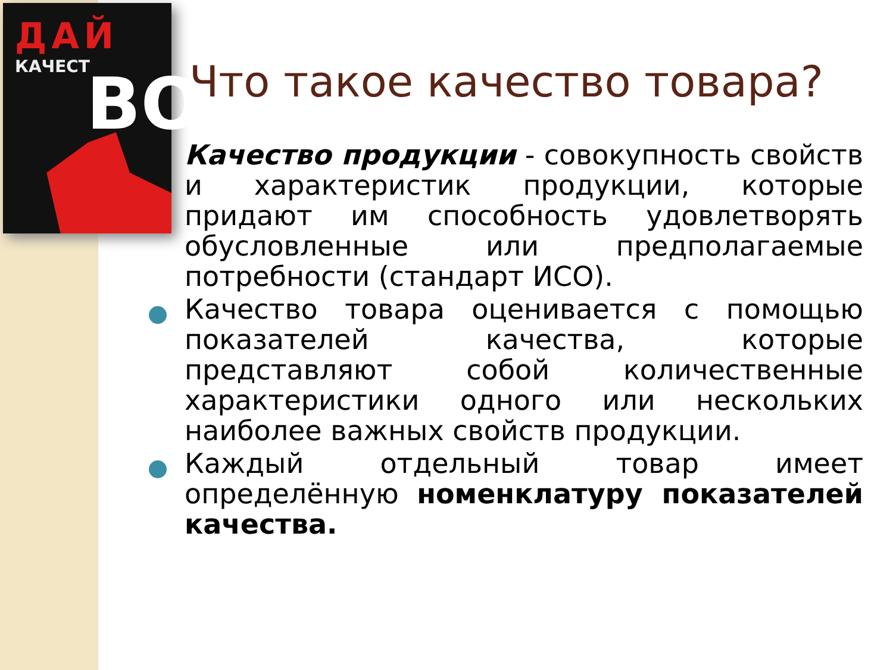ДАЙ
КАЧЕСТ
ВО!
Что такое качество товара?
Качество продукции - совокупность свойств и характеристик продукции, которые придают им способность удовлетворять обусловленные или предполагаемые потребности (стандарт ИСО).
Качество товара оценивается с помощью показателей качества, которые представляют собой количественные характеристики одного или нескольких наиболее важных свойств продукции.
Каждый отдельный товар имеет определённую номенклатуру показателей качества.